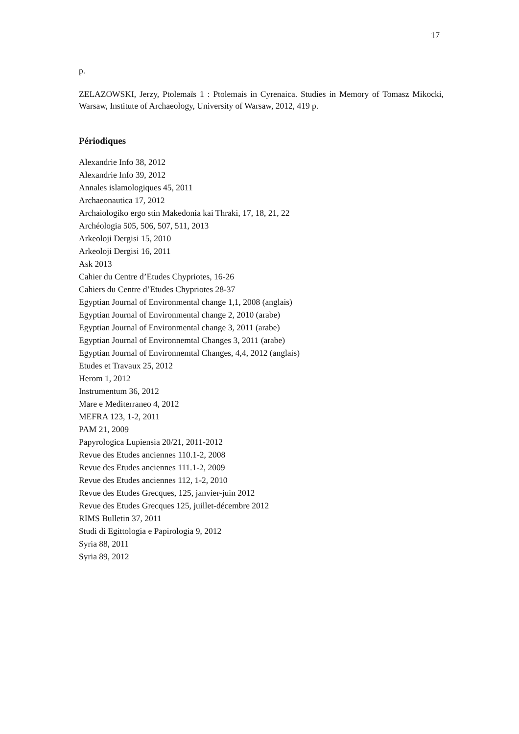17
p.
ZELAZOWSKI, Jerzy, Ptolemaïs 1 : Ptolemais in Cyrenaica. Studies in Memory of Tomasz Mikocki, Warsaw, Institute of Archaeology, University of Warsaw, 2012, 419 p.
Périodiques
Alexandrie Info 38, 2012
Alexandrie Info 39, 2012
Annales islamologiques 45, 2011
Archaeonautica 17, 2012
Archaiologiko ergo stin Makedonia kai Thraki, 17, 18, 21, 22
Archéologia 505, 506, 507, 511, 2013
Arkeoloji Dergisi 15, 2010
Arkeoloji Dergisi 16, 2011
Ask 2013
Cahier du Centre d’Etudes Chypriotes, 16-26
Cahiers du Centre d’Etudes Chypriotes 28-37
Egyptian Journal of Environmental change 1,1, 2008 (anglais)
Egyptian Journal of Environmental change 2, 2010 (arabe)
Egyptian Journal of Environmental change 3, 2011 (arabe)
Egyptian Journal of Environnemtal Changes 3, 2011 (arabe)
Egyptian Journal of Environnemtal Changes, 4,4, 2012 (anglais)
Etudes et Travaux 25, 2012
Herom 1, 2012
Instrumentum 36, 2012
Mare e Mediterraneo 4, 2012
MEFRA 123, 1-2, 2011
PAM 21, 2009
Papyrologica Lupiensia 20/21, 2011-2012
Revue des Etudes anciennes 110.1-2, 2008
Revue des Etudes anciennes 111.1-2, 2009
Revue des Etudes anciennes 112, 1-2, 2010
Revue des Etudes Grecques, 125, janvier-juin 2012
Revue des Etudes Grecques 125, juillet-décembre 2012
RIMS Bulletin 37, 2011
Studi di Egittologia e Papirologia 9, 2012
Syria 88, 2011
Syria 89, 2012